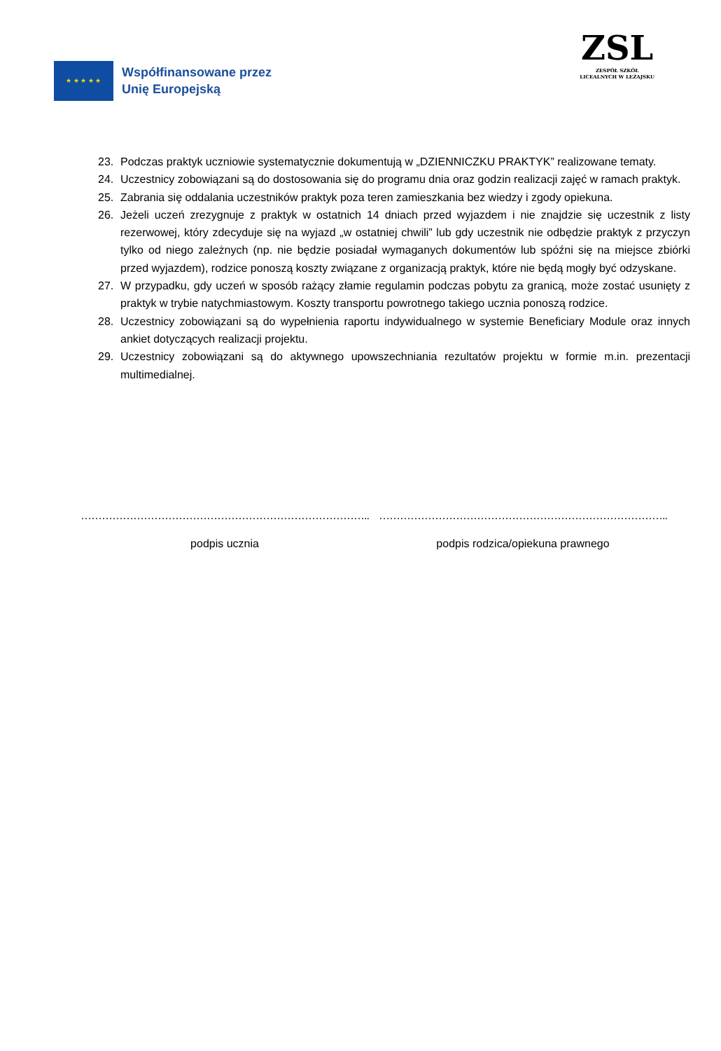★ ★ ★ ★ ★
Współfinansowane przez
Unię Europejską
ZSL
ZESPÓŁ SZKÓŁ
LICEALNYCH W LEŻAJSKU
23. Podczas praktyk uczniowie systematycznie dokumentują w „DZIENNICZKU PRAKTYK” realizowane tematy.
24. Uczestnicy zobowiązani są do dostosowania się do programu dnia oraz godzin realizacji zajęć w ramach praktyk.
25. Zabrania się oddalania uczestników praktyk poza teren zamieszkania bez wiedzy i zgody opiekuna.
26. Jeżeli uczeń zrezygnuje z praktyk w ostatnich 14 dniach przed wyjazdem i nie znajdzie się uczestnik z listy rezerwowej, który zdecyduje się na wyjazd „w ostatniej chwili” lub gdy uczestnik nie odbędzie praktyk z przyczyn tylko od niego zależnych (np. nie będzie posiadał wymaganych dokumentów lub spóźni się na miejsce zbiórki przed wyjazdem), rodzice ponoszą koszty związane z organizacją praktyk, które nie będą mogły być odzyskane.
27. W przypadku, gdy uczeń w sposób rażący złamie regulamin podczas pobytu za granicą, może zostać usunięty z praktyk w trybie natychmiastowym. Koszty transportu powrotnego takiego ucznia ponoszą rodzice.
28. Uczestnicy zobowiązani są do wypełnienia raportu indywidualnego w systemie Beneficiary Module oraz innych ankiet dotyczących realizacji projektu.
29. Uczestnicy zobowiązani są do aktywnego upowszechniania rezultatów projektu w formie m.in. prezentacji multimedialnej.
………………………………………………………………………..
podpis ucznia
………………………………………………………………………..
podpis rodzica/opiekuna prawnego